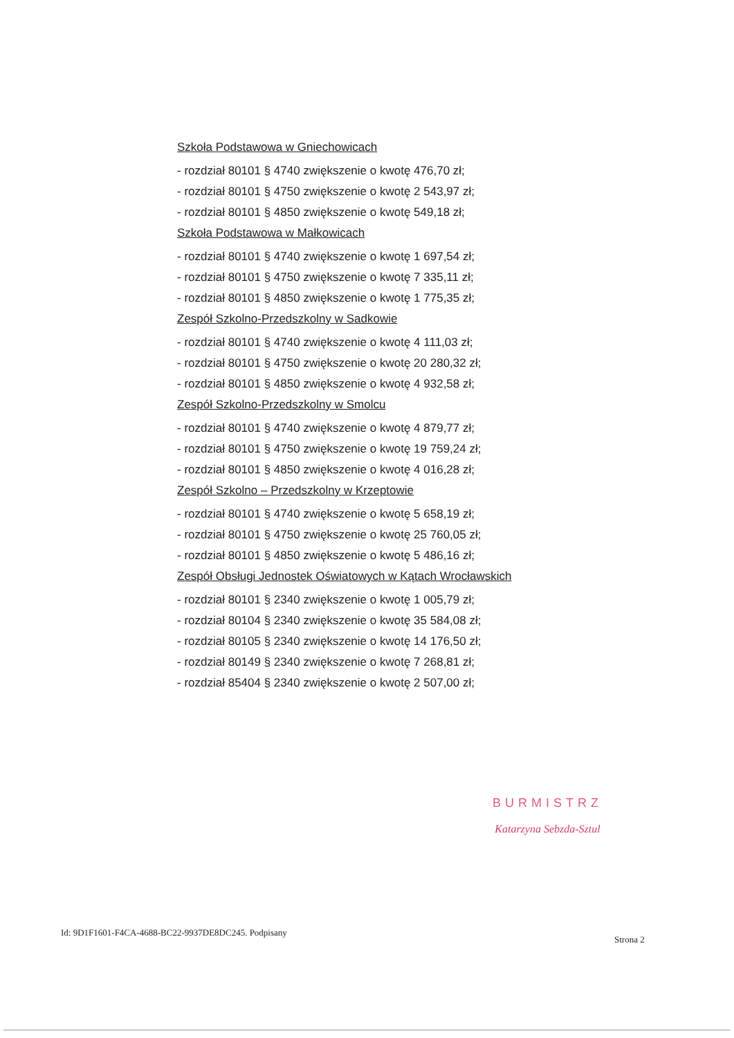Szkoła Podstawowa w Gniechowicach
- rozdział 80101 § 4740 zwiększenie o kwotę 476,70 zł;
- rozdział 80101 § 4750 zwiększenie o kwotę 2 543,97 zł;
- rozdział 80101 § 4850 zwiększenie o kwotę 549,18 zł;
Szkoła Podstawowa w Małkowicach
- rozdział 80101 § 4740 zwiększenie o kwotę 1 697,54 zł;
- rozdział 80101 § 4750 zwiększenie o kwotę 7 335,11 zł;
- rozdział 80101 § 4850 zwiększenie o kwotę 1 775,35 zł;
Zespół Szkolno-Przedszkolny w Sadkowie
- rozdział 80101 § 4740 zwiększenie o kwotę 4 111,03 zł;
- rozdział 80101 § 4750 zwiększenie o kwotę 20 280,32 zł;
- rozdział 80101 § 4850 zwiększenie o kwotę 4 932,58 zł;
Zespół Szkolno-Przedszkolny w Smolcu
- rozdział 80101 § 4740 zwiększenie o kwotę 4 879,77 zł;
- rozdział 80101 § 4750 zwiększenie o kwotę 19 759,24 zł;
- rozdział 80101 § 4850 zwiększenie o kwotę 4 016,28 zł;
Zespół Szkolno – Przedszkolny w Krzeptowie
- rozdział 80101 § 4740 zwiększenie o kwotę 5 658,19 zł;
- rozdział 80101 § 4750 zwiększenie o kwotę 25 760,05 zł;
- rozdział 80101 § 4850 zwiększenie o kwotę 5 486,16 zł;
Zespół Obsługi Jednostek Oświatowych w Kątach Wrocławskich
- rozdział 80101 § 2340 zwiększenie o kwotę 1 005,79 zł;
- rozdział 80104 § 2340 zwiększenie o kwotę 35 584,08 zł;
- rozdział 80105 § 2340 zwiększenie o kwotę 14 176,50 zł;
- rozdział 80149 § 2340 zwiększenie o kwotę 7 268,81 zł;
- rozdział 85404 § 2340 zwiększenie o kwotę 2 507,00 zł;
BURMISTRZ
Katarzyna Sebzda-Sztul
Id: 9D1F1601-F4CA-4688-BC22-9937DE8DC245. Podpisany
Strona 2